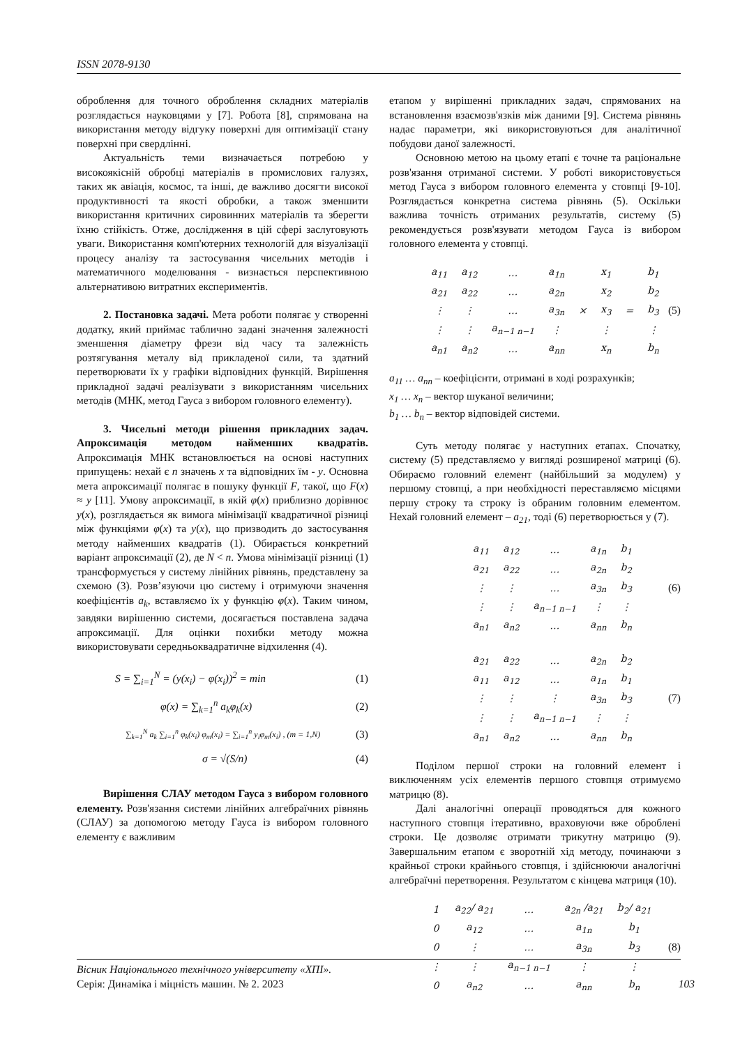ISSN 2078-9130
оброблення для точного оброблення складних матеріалів розглядається науковцями у [7]. Робота [8], спрямована на використання методу відгуку поверхні для оптимізації стану поверхні при свердлінні.
Актуальність теми визначається потребою у високоякісній обробці матеріалів в промислових галузях, таких як авіація, космос, та інші, де важливо досягти високої продуктивності та якості обробки, а також зменшити використання критичних сировинних матеріалів та зберегти їхню стійкість. Отже, дослідження в цій сфері заслуговують уваги. Використання комп'ютерних технологій для візуалізації процесу аналізу та застосування чисельних методів і математичного моделювання - визнається перспективною альтернативою витратних експериментів.
2. Постановка задачі. Мета роботи полягає у створенні додатку, який приймає таблично задані значення залежності зменшення діаметру фрези від часу та залежність розтягування металу від прикладеної сили, та здатний перетворювати їх у графіки відповідних функцій. Вирішення прикладної задачі реалізувати з використанням чисельних методів (МНК, метод Гауса з вибором головного елементу).
3. Чисельні методи рішення прикладних задач. Апроксимація методом найменших квадратів. Апроксимація МНК встановлюється на основі наступних припущень: нехай є n значень x та відповідних їм - y. Основна мета апроксимації полягає в пошуку функції F, такої, що F(x) ≈ y [11]. Умову апроксимації, в якій φ(x) приблизно дорівнює y(x), розглядається як вимога мінімізації квадратичної різниці між функціями φ(x) та y(x), що призводить до застосування методу найменших квадратів (1). Обирається конкретний варіант апроксимації (2), де N < n. Умова мінімізації різниці (1) трансформується у систему лінійних рівнянь, представлену за схемою (3). Розв’язуючи цю систему і отримуючи значення коефіцієнтів a<sub>k</sub>, вставляємо їх у функцію φ(x). Таким чином, завдяки вирішенню системи, досягається поставлена задача апроксимації. Для оцінки похибки методу можна використовувати середньоквадратичне відхилення (4).
S = ∑<sub>i=1</sub><sup>N</sup> = (y(x<sub>i</sub>) − φ(x<sub>i</sub>))<sup>2</sup> = min (1)
φ(x) = ∑<sub>k=1</sub><sup>n</sup> a<sub>k</sub>φ<sub>k</sub>(x) (2)
∑<sub>k=1</sub><sup>N</sup> a<sub>k</sub> ∑<sub>i=1</sub><sup>n</sup> φ<sub>k</sub>(x<sub>i</sub>) φ<sub>m</sub>(x<sub>i</sub>) = ∑<sub>i=1</sub><sup>n</sup> y<sub>i</sub>φ<sub>m</sub>(x<sub>i</sub>) , (m = 1,N) (3)
σ = √(S/n) (4)
Вирішення СЛАУ методом Гауса з вибором головного елементу. Розв'язання системи лінійних алгебраїчних рівнянь (СЛАУ) за допомогою методу Гауса із вибором головного елементу є важливим
етапом у вирішенні прикладних задач, спрямованих на встановлення взаємозв'язків між даними [9]. Система рівнянь надає параметри, які використовуються для аналітичної побудови даної залежності.
Основною метою на цьому етапі є точне та раціональне розв'язання отриманої системи. У роботі використовується метод Гауса з вибором головного елемента у стовпці [9-10]. Розглядається конкретна система рівнянь (5). Оскільки важлива точність отриманих результатів, систему (5) рекомендується розв'язувати методом Гауса із вибором головного елемента у стовпці.
| a<sub>11</sub> | a<sub>12</sub> | … | a<sub>1n</sub> | | x<sub>1</sub> | | b<sub>1</sub> |
| a<sub>21</sub> | a<sub>22</sub> | … | a<sub>2n</sub> | | x<sub>2</sub> | | b<sub>2</sub> |
| ⋮ | ⋮ | … | a<sub>3n</sub> | × | x<sub>3</sub> | = | b<sub>3</sub> |
| ⋮ | ⋮ | a<sub>n−1 n−1</sub> | ⋮ | | ⋮ | | ⋮ |
| a<sub>n1</sub> | a<sub>n2</sub> | … | a<sub>nn</sub> | | x<sub>n</sub> | | b<sub>n</sub> |
(5)
a<sub>11</sub> … a<sub>nn</sub> – коефіцієнти, отримані в ході розрахунків;
x<sub>1</sub> … x<sub>n</sub> – вектор шуканої величини;
b<sub>1</sub> … b<sub>n</sub> – вектор відповідей системи.
Суть методу полягає у наступних етапах. Спочатку, систему (5) представляємо у вигляді розширеної матриці (6). Обираємо головний елемент (найбільший за модулем) у першому стовпці, а при необхідності переставляємо місцями першу строку та строку із обраним головним елементом. Нехай головний елемент – a<sub>21</sub>, тоді (6) перетворюється у (7).
| a<sub>11</sub> | a<sub>12</sub> | … | a<sub>1n</sub> | b<sub>1</sub> |
| a<sub>21</sub> | a<sub>22</sub> | … | a<sub>2n</sub> | b<sub>2</sub> |
| ⋮ | ⋮ | … | a<sub>3n</sub> | b<sub>3</sub> |
| ⋮ | ⋮ | a<sub>n−1 n−1</sub> | ⋮ | ⋮ |
| a<sub>n1</sub> | a<sub>n2</sub> | … | a<sub>nn</sub> | b<sub>n</sub> |
(6)
| a<sub>21</sub> | a<sub>22</sub> | … | a<sub>2n</sub> | b<sub>2</sub> |
| a<sub>11</sub> | a<sub>12</sub> | … | a<sub>1n</sub> | b<sub>1</sub> |
| ⋮ | ⋮ | ⋮ | a<sub>3n</sub> | b<sub>3</sub> |
| ⋮ | ⋮ | a<sub>n−1 n−1</sub> | ⋮ | ⋮ |
| a<sub>n1</sub> | a<sub>n2</sub> | … | a<sub>nn</sub> | b<sub>n</sub> |
(7)
Поділом першої строки на головний елемент і виключенням усіх елементів першого стовпця отримуємо матрицю (8).
Далі аналогічні операції проводяться для кожного наступного стовпця ітеративно, враховуючи вже оброблені строки. Це дозволяє отримати трикутну матрицю (9). Завершальним етапом є зворотній хід методу, починаючи з крайньої строки крайнього стовпця, і здійснюючи аналогічні алгебраїчні перетворення. Результатом є кінцева матриця (10).
| 1 | a<sub>22</sub>/ a<sub>21</sub> | … | a<sub>2n</sub> /a<sub>21</sub> | b<sub>2</sub>/ a<sub>21</sub> |
| 0 | a<sub>12</sub> | … | a<sub>1n</sub> | b<sub>1</sub> |
| 0 | ⋮ | … | a<sub>3n</sub> | b<sub>3</sub> |
| ⋮ | ⋮ | a<sub>n−1 n−1</sub> | ⋮ | ⋮ |
| 0 | a<sub>n2</sub> | … | a<sub>nn</sub> | b<sub>n</sub> |
(8)
Вісник Національного технічного університету «ХПІ».
Серія: Динаміка і міцність машин. № 2. 2023
103